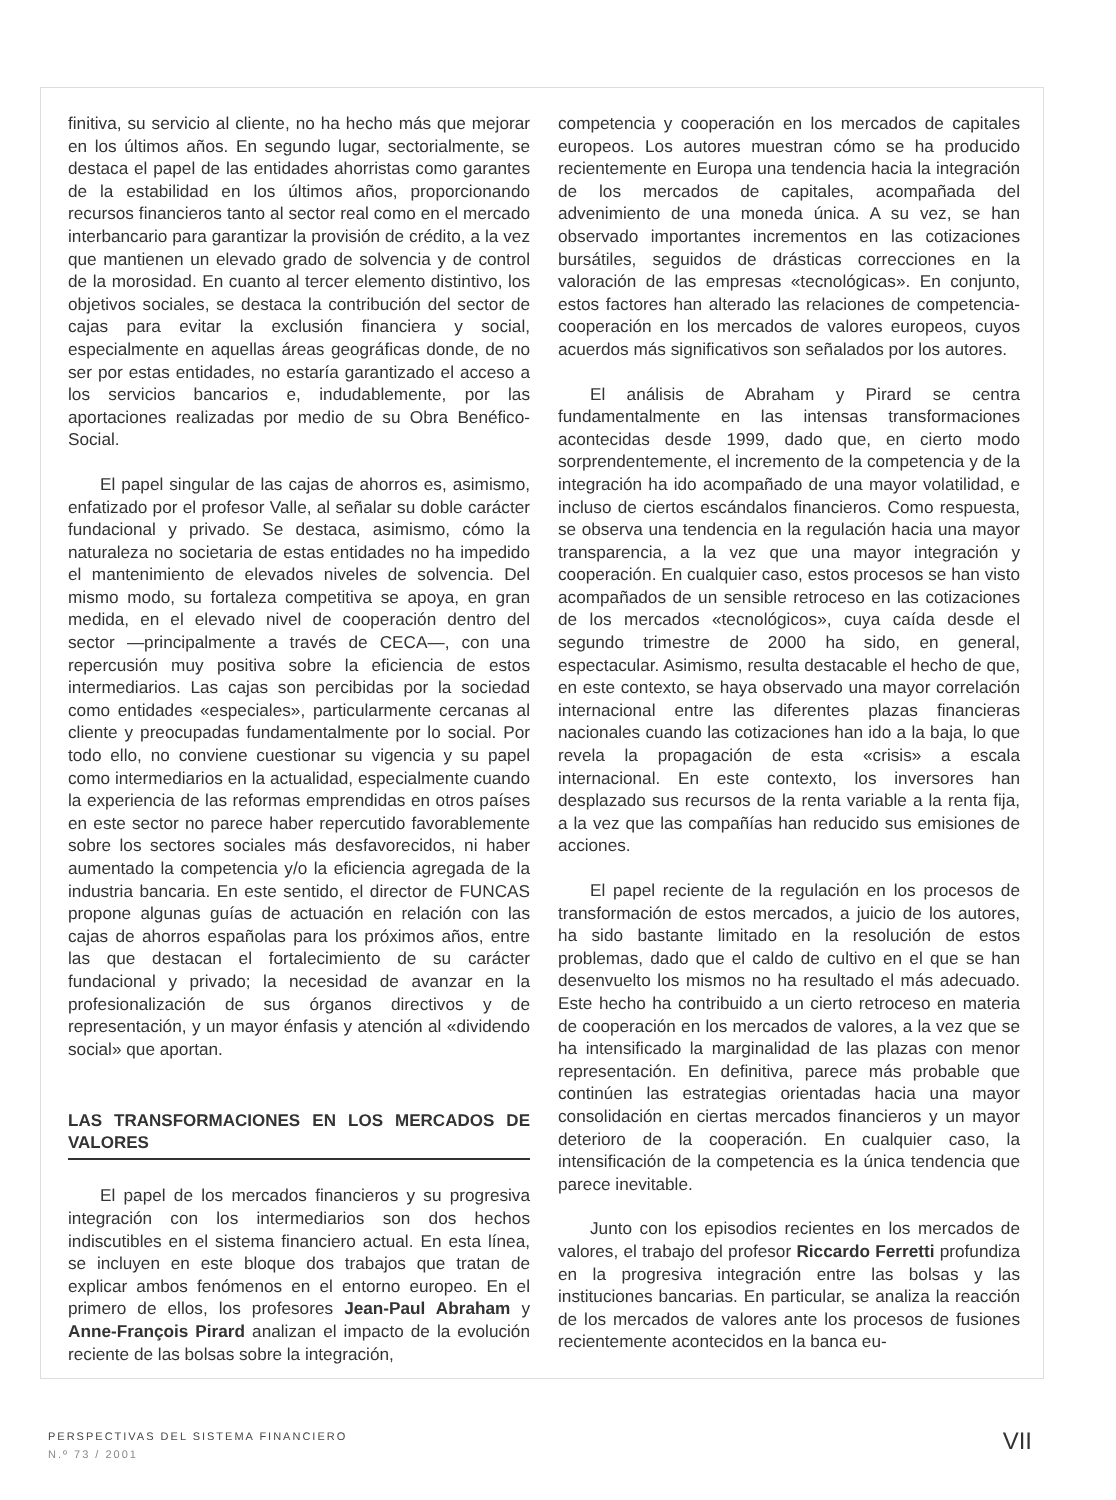finitiva, su servicio al cliente, no ha hecho más que mejorar en los últimos años. En segundo lugar, sectorialmente, se destaca el papel de las entidades ahorristas como garantes de la estabilidad en los últimos años, proporcionando recursos financieros tanto al sector real como en el mercado interbancario para garantizar la provisión de crédito, a la vez que mantienen un elevado grado de solvencia y de control de la morosidad. En cuanto al tercer elemento distintivo, los objetivos sociales, se destaca la contribución del sector de cajas para evitar la exclusión financiera y social, especialmente en aquellas áreas geográficas donde, de no ser por estas entidades, no estaría garantizado el acceso a los servicios bancarios e, indudablemente, por las aportaciones realizadas por medio de su Obra Benéfico-Social.
El papel singular de las cajas de ahorros es, asimismo, enfatizado por el profesor Valle, al señalar su doble carácter fundacional y privado. Se destaca, asimismo, cómo la naturaleza no societaria de estas entidades no ha impedido el mantenimiento de elevados niveles de solvencia. Del mismo modo, su fortaleza competitiva se apoya, en gran medida, en el elevado nivel de cooperación dentro del sector —principalmente a través de CECA—, con una repercusión muy positiva sobre la eficiencia de estos intermediarios. Las cajas son percibidas por la sociedad como entidades «especiales», particularmente cercanas al cliente y preocupadas fundamentalmente por lo social. Por todo ello, no conviene cuestionar su vigencia y su papel como intermediarios en la actualidad, especialmente cuando la experiencia de las reformas emprendidas en otros países en este sector no parece haber repercutido favorablemente sobre los sectores sociales más desfavorecidos, ni haber aumentado la competencia y/o la eficiencia agregada de la industria bancaria. En este sentido, el director de FUNCAS propone algunas guías de actuación en relación con las cajas de ahorros españolas para los próximos años, entre las que destacan el fortalecimiento de su carácter fundacional y privado; la necesidad de avanzar en la profesionalización de sus órganos directivos y de representación, y un mayor énfasis y atención al «dividendo social» que aportan.
LAS TRANSFORMACIONES EN LOS MERCADOS DE VALORES
El papel de los mercados financieros y su progresiva integración con los intermediarios son dos hechos indiscutibles en el sistema financiero actual. En esta línea, se incluyen en este bloque dos trabajos que tratan de explicar ambos fenómenos en el entorno europeo. En el primero de ellos, los profesores Jean-Paul Abraham y Anne-François Pirard analizan el impacto de la evolución reciente de las bolsas sobre la integración,
competencia y cooperación en los mercados de capitales europeos. Los autores muestran cómo se ha producido recientemente en Europa una tendencia hacia la integración de los mercados de capitales, acompañada del advenimiento de una moneda única. A su vez, se han observado importantes incrementos en las cotizaciones bursátiles, seguidos de drásticas correcciones en la valoración de las empresas «tecnológicas». En conjunto, estos factores han alterado las relaciones de competencia-cooperación en los mercados de valores europeos, cuyos acuerdos más significativos son señalados por los autores.
El análisis de Abraham y Pirard se centra fundamentalmente en las intensas transformaciones acontecidas desde 1999, dado que, en cierto modo sorprendentemente, el incremento de la competencia y de la integración ha ido acompañado de una mayor volatilidad, e incluso de ciertos escándalos financieros. Como respuesta, se observa una tendencia en la regulación hacia una mayor transparencia, a la vez que una mayor integración y cooperación. En cualquier caso, estos procesos se han visto acompañados de un sensible retroceso en las cotizaciones de los mercados «tecnológicos», cuya caída desde el segundo trimestre de 2000 ha sido, en general, espectacular. Asimismo, resulta destacable el hecho de que, en este contexto, se haya observado una mayor correlación internacional entre las diferentes plazas financieras nacionales cuando las cotizaciones han ido a la baja, lo que revela la propagación de esta «crisis» a escala internacional. En este contexto, los inversores han desplazado sus recursos de la renta variable a la renta fija, a la vez que las compañías han reducido sus emisiones de acciones.
El papel reciente de la regulación en los procesos de transformación de estos mercados, a juicio de los autores, ha sido bastante limitado en la resolución de estos problemas, dado que el caldo de cultivo en el que se han desenvuelto los mismos no ha resultado el más adecuado. Este hecho ha contribuido a un cierto retroceso en materia de cooperación en los mercados de valores, a la vez que se ha intensificado la marginalidad de las plazas con menor representación. En definitiva, parece más probable que continúen las estrategias orientadas hacia una mayor consolidación en ciertas mercados financieros y un mayor deterioro de la cooperación. En cualquier caso, la intensificación de la competencia es la única tendencia que parece inevitable.
Junto con los episodios recientes en los mercados de valores, el trabajo del profesor Riccardo Ferretti profundiza en la progresiva integración entre las bolsas y las instituciones bancarias. En particular, se analiza la reacción de los mercados de valores ante los procesos de fusiones recientemente acontecidos en la banca eu-
PERSPECTIVAS DEL SISTEMA FINANCIERO
N.º 73 / 2001
VII